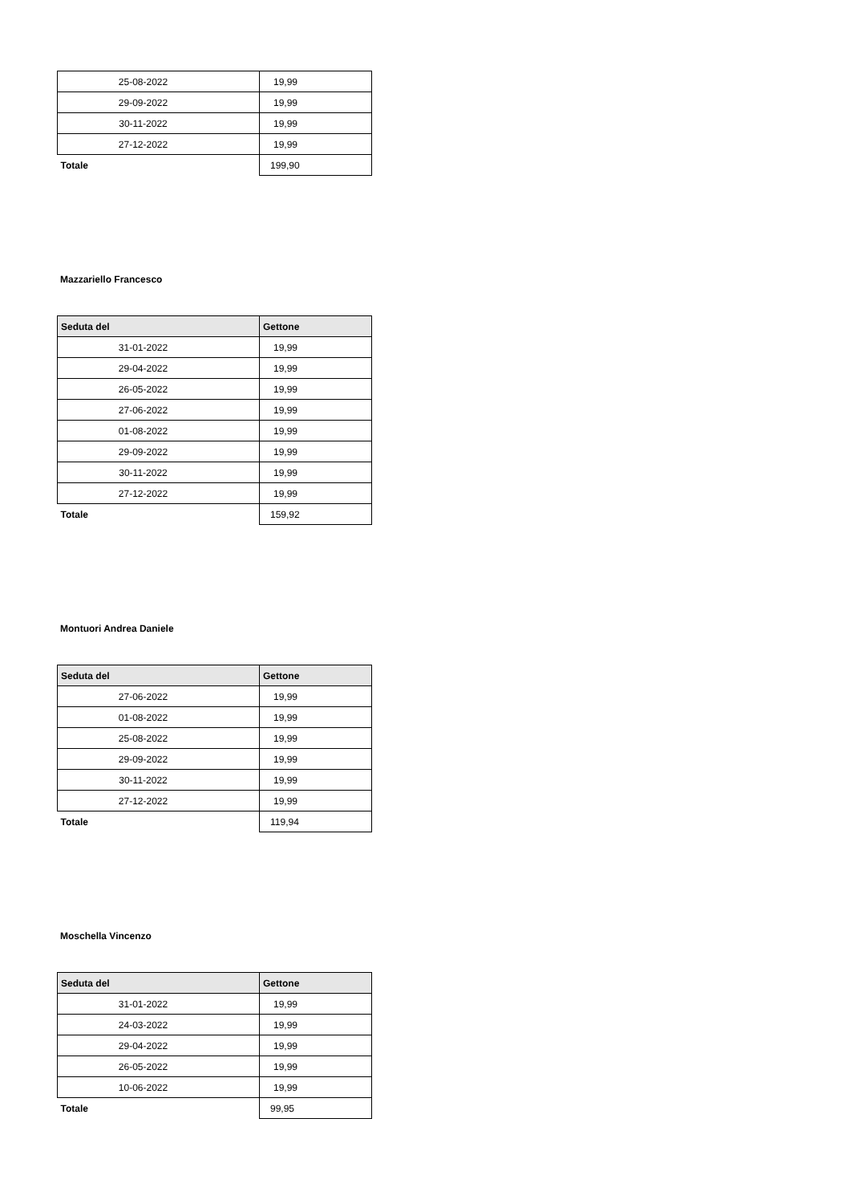| 25-08-2022 | 19,99 |
| 29-09-2022 | 19,99 |
| 30-11-2022 | 19,99 |
| 27-12-2022 | 19,99 |
| Totale | 199,90 |
Mazzariello Francesco
| Seduta del | Gettone |
| --- | --- |
| 31-01-2022 | 19,99 |
| 29-04-2022 | 19,99 |
| 26-05-2022 | 19,99 |
| 27-06-2022 | 19,99 |
| 01-08-2022 | 19,99 |
| 29-09-2022 | 19,99 |
| 30-11-2022 | 19,99 |
| 27-12-2022 | 19,99 |
| Totale | 159,92 |
Montuori Andrea Daniele
| Seduta del | Gettone |
| --- | --- |
| 27-06-2022 | 19,99 |
| 01-08-2022 | 19,99 |
| 25-08-2022 | 19,99 |
| 29-09-2022 | 19,99 |
| 30-11-2022 | 19,99 |
| 27-12-2022 | 19,99 |
| Totale | 119,94 |
Moschella Vincenzo
| Seduta del | Gettone |
| --- | --- |
| 31-01-2022 | 19,99 |
| 24-03-2022 | 19,99 |
| 29-04-2022 | 19,99 |
| 26-05-2022 | 19,99 |
| 10-06-2022 | 19,99 |
| Totale | 99,95 |